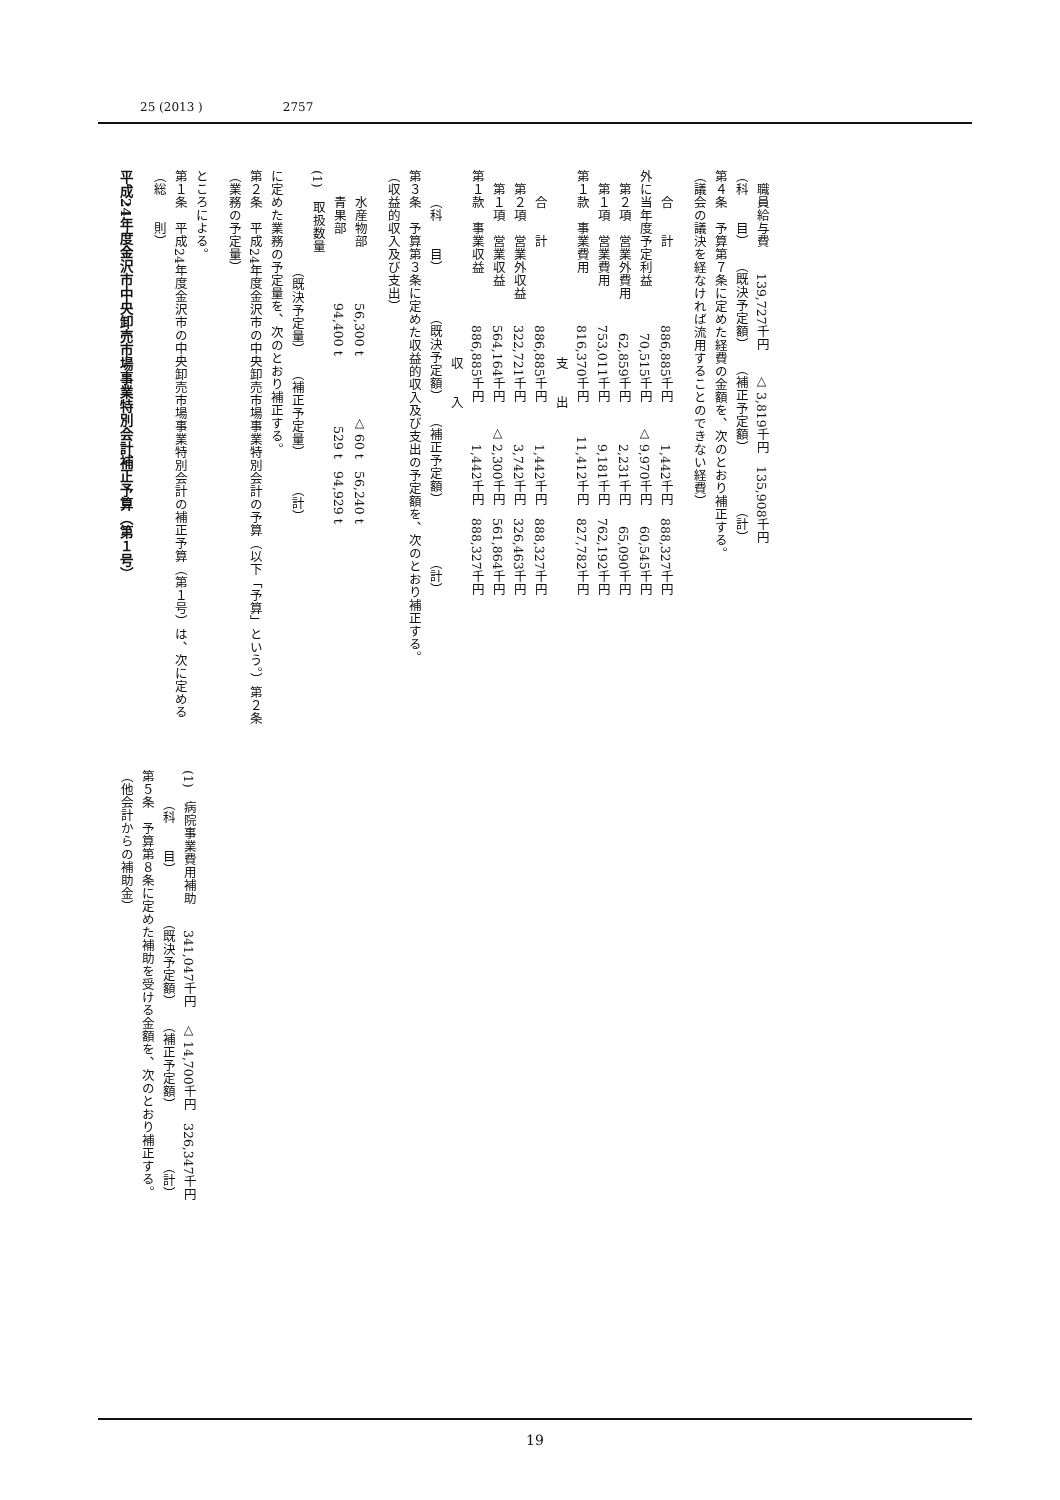25 (2013 ) 2757
平成24年度金沢市中央卸売市場事業特別会計補正予算（第１号）
（総　　則）
第１条　平成24年度金沢市の中央卸売市場事業特別会計の補正予算（第１号）は、次に定めるところによる。
（業務の予定量）
第２条　平成24年度金沢市の中央卸売市場事業特別会計の予算（以下「予算」という。）第２条に定めた業務の予定量を、次のとおり補正する。
| | （既決予定量） | （補正予定量） | （計） |
| --- | --- | --- | --- |
| (1) 取扱数量 | | | |
| 青果部 | 94,400 t | 529 t | 94,929 t |
| 水産物部 | 56,300 t | △ 60 t | 56,240 t |
（収益的収入及び支出）
第３条　予算第３条に定めた収益的収入及び支出の予定額を、次のとおり補正する。
| （科 目） | （既決予定額） | （補正予定額） | （計） |
| --- | --- | --- | --- |
| 収 入 | | | |
| 第１款 事業収益 | 886,885千円 | 1,442千円 | 888,327千円 |
| 第１項 営業収益 | 564,164千円 | △ 2,300千円 | 561,864千円 |
| 第２項 営業外収益 | 322,721千円 | 3,742千円 | 326,463千円 |
| 合 計 | 886,885千円 | 1,442千円 | 888,327千円 |
| 支 出 | | | |
| 第１款 事業費用 | 816,370千円 | 11,412千円 | 827,782千円 |
| 第１項 営業費用 | 753,011千円 | 9,181千円 | 762,192千円 |
| 第２項 営業外費用 | 62,859千円 | 2,231千円 | 65,090千円 |
| 外に当年度予定利益 | 70,515千円 | △ 9,970千円 | 60,545千円 |
| 合 計 | 886,885千円 | 1,442千円 | 888,327千円 |
（議会の議決を経なければ流用することのできない経費）
第４条　予算第７条に定めた経費の金額を、次のとおり補正する。
| （科 目） | （既決予定額） | （補正予定額） | （計） |
| --- | --- | --- | --- |
| 職員給与費 | 139,727千円 | △ 3,819千円 | 135,908千円 |
（他会計からの補助金）
第５条　予算第８条に定めた補助を受ける金額を、次のとおり補正する。
| （科 目） | （既決予定額） | （補正予定額） | （計） |
| --- | --- | --- | --- |
| (1) 病院事業費用補助 | 341,047千円 | △ 14,700千円 | 326,347千円 |
19